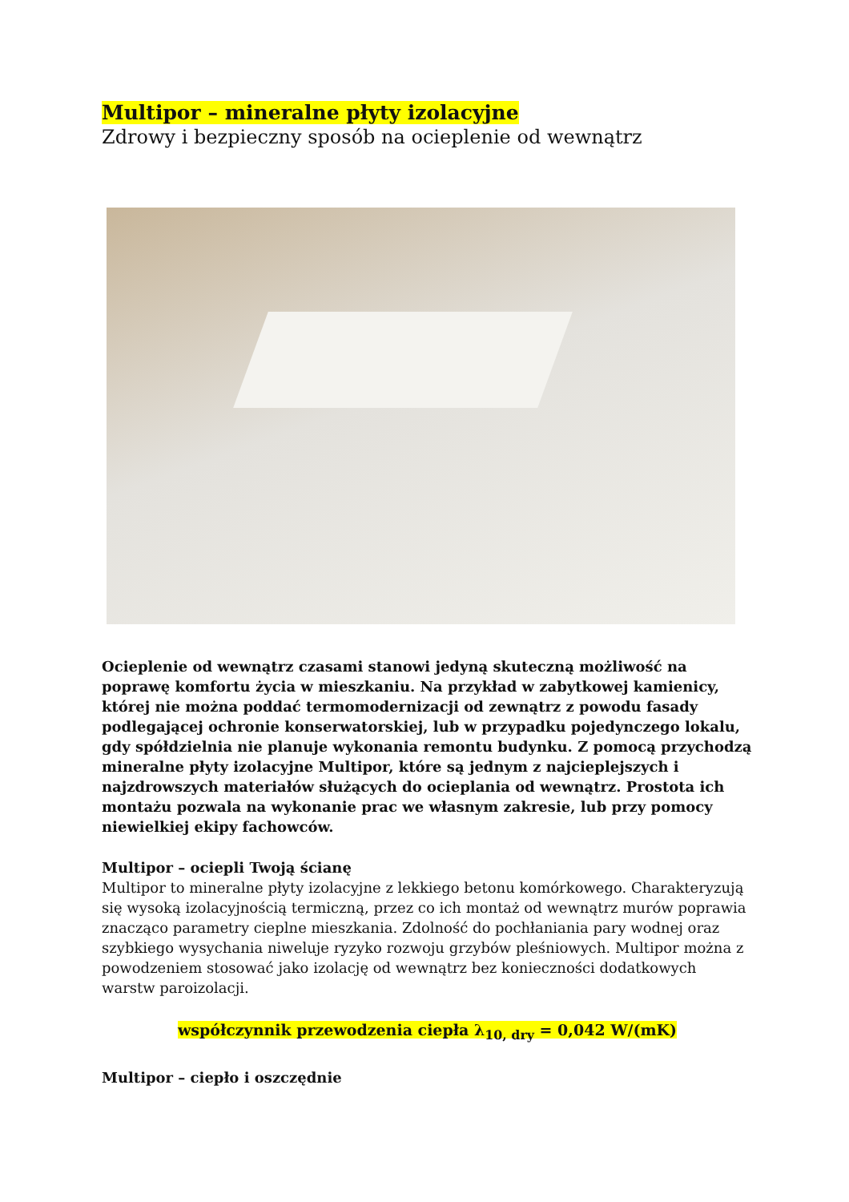Multipor – mineralne płyty izolacyjne
Zdrowy i bezpieczny sposób na ocieplenie od wewnątrz
Ocieplenie od wewnątrz czasami stanowi jedyną skuteczną możliwość na poprawę komfortu życia w mieszkaniu. Na przykład w zabytkowej kamienicy, której nie można poddać termomodernizacji od zewnątrz z powodu fasady podlegającej ochronie konserwatorskiej, lub w przypadku pojedynczego lokalu, gdy spółdzielnia nie planuje wykonania remontu budynku. Z pomocą przychodzą mineralne płyty izolacyjne Multipor, które są jednym z najcieplejszych i najzdrowszych materiałów służących do ocieplania od wewnątrz. Prostota ich montażu pozwala na wykonanie prac we własnym zakresie, lub przy pomocy niewielkiej ekipy fachowców.
Multipor – ociepli Twoją ścianę
Multipor to mineralne płyty izolacyjne z lekkiego betonu komórkowego. Charakteryzują się wysoką izolacyjnością termiczną, przez co ich montaż od wewnątrz murów poprawia znacząco parametry cieplne mieszkania. Zdolność do pochłaniania pary wodnej oraz szybkiego wysychania niweluje ryzyko rozwoju grzybów pleśniowych. Multipor można z powodzeniem stosować jako izolację od wewnątrz bez konieczności dodatkowych warstw paroizolacji.
współczynnik przewodzenia ciepła λ<sub>10, dry</sub> = 0,042 W/(mK)
Multipor – ciepło i oszczędnie